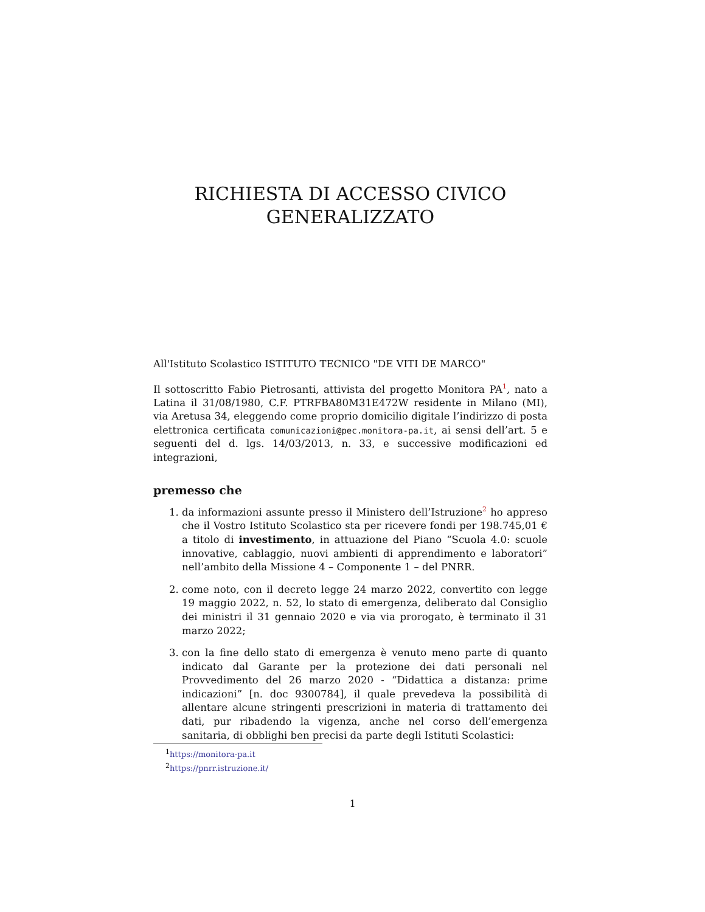RICHIESTA DI ACCESSO CIVICO
GENERALIZZATO
All'Istituto Scolastico ISTITUTO TECNICO "DE VITI DE MARCO"
Il sottoscritto Fabio Pietrosanti, attivista del progetto Monitora PA<sup>1</sup>, nato a Latina il 31/08/1980, C.F. PTRFBA80M31E472W residente in Milano (MI), via Aretusa 34, eleggendo come proprio domicilio digitale l’indirizzo di posta elettronica certificata comunicazioni@pec.monitora-pa.it, ai sensi dell’art. 5 e seguenti del d. lgs. 14/03/2013, n. 33, e successive modificazioni ed integrazioni,
premesso che
1. da informazioni assunte presso il Ministero dell’Istruzione<sup>2</sup> ho appreso che il Vostro Istituto Scolastico sta per ricevere fondi per 198.745,01 € a titolo di investimento, in attuazione del Piano “Scuola 4.0: scuole innovative, cablaggio, nuovi ambienti di apprendimento e laboratori” nell’ambito della Missione 4 – Componente 1 – del PNRR.
2. come noto, con il decreto legge 24 marzo 2022, convertito con legge 19 maggio 2022, n. 52, lo stato di emergenza, deliberato dal Consiglio dei ministri il 31 gennaio 2020 e via via prorogato, è terminato il 31 marzo 2022;
3. con la fine dello stato di emergenza è venuto meno parte di quanto indicato dal Garante per la protezione dei dati personali nel Provvedimento del 26 marzo 2020 - “Didattica a distanza: prime indicazioni” [n. doc 9300784], il quale prevedeva la possibilità di allentare alcune stringenti prescrizioni in materia di trattamento dei dati, pur ribadendo la vigenza, anche nel corso dell’emergenza sanitaria, di obblighi ben precisi da parte degli Istituti Scolastici:
<sup>1</sup> https://monitora-pa.it
<sup>2</sup> https://pnrr.istruzione.it/
1